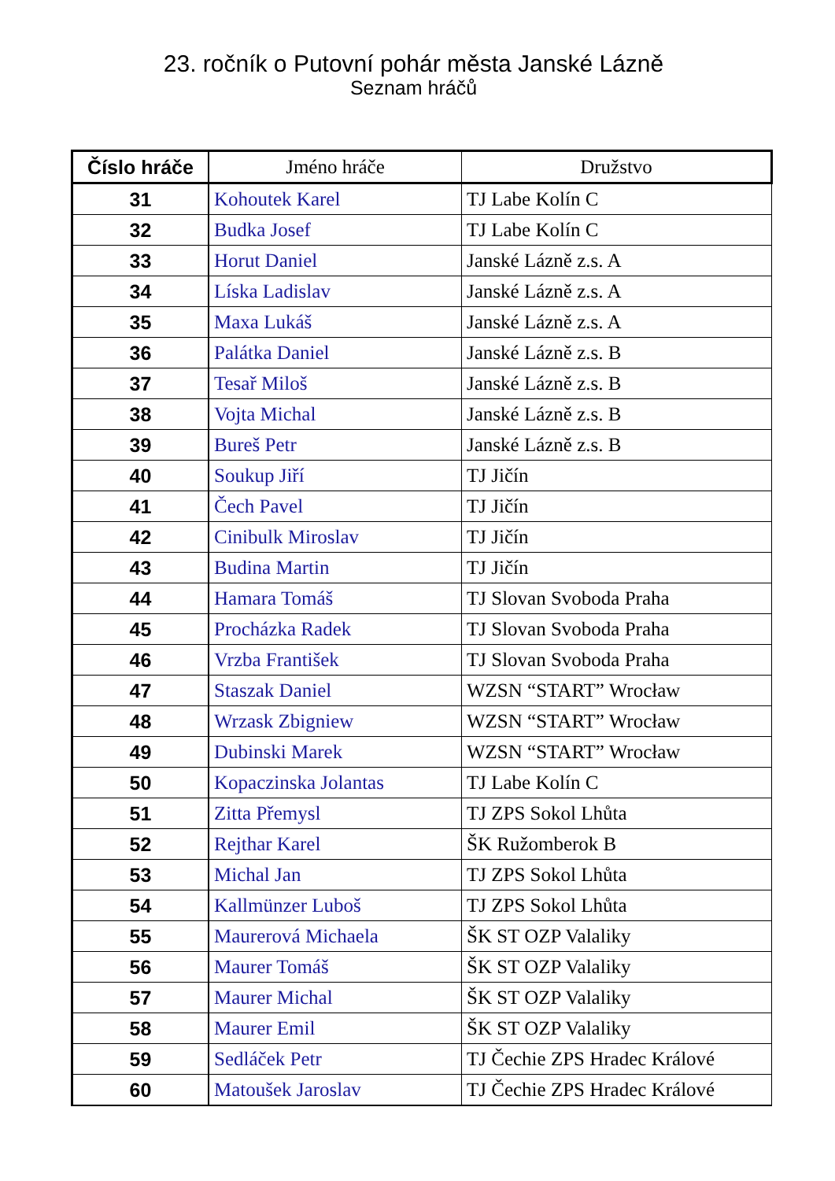23. ročník o Putovní pohár města Janské Lázně
Seznam hráčů
| Číslo hráče | Jméno hráče | Družstvo |
| --- | --- | --- |
| 31 | Kohoutek Karel | TJ Labe Kolín C |
| 32 | Budka Josef | TJ Labe Kolín C |
| 33 | Horut Daniel | Janské Lázně z.s. A |
| 34 | Líska Ladislav | Janské Lázně z.s. A |
| 35 | Maxa Lukáš | Janské Lázně z.s. A |
| 36 | Palátka Daniel | Janské Lázně z.s. B |
| 37 | Tesař Miloš | Janské Lázně z.s. B |
| 38 | Vojta Michal | Janské Lázně z.s. B |
| 39 | Bureš Petr | Janské Lázně z.s. B |
| 40 | Soukup Jiří | TJ Jičín |
| 41 | Čech Pavel | TJ Jičín |
| 42 | Cinibulk Miroslav | TJ Jičín |
| 43 | Budina Martin | TJ Jičín |
| 44 | Hamara Tomáš | TJ Slovan Svoboda Praha |
| 45 | Procházka Radek | TJ Slovan Svoboda Praha |
| 46 | Vrzba František | TJ Slovan Svoboda Praha |
| 47 | Staszak Daniel | WZSN “START” Wrocław |
| 48 | Wrzask Zbigniew | WZSN “START” Wrocław |
| 49 | Dubinski Marek | WZSN “START” Wrocław |
| 50 | Kopaczinska Jolantas | TJ Labe Kolín C |
| 51 | Zitta Přemysl | TJ ZPS Sokol Lhůta |
| 52 | Rejthar Karel | ŠK Ružomberok B |
| 53 | Michal Jan | TJ ZPS Sokol Lhůta |
| 54 | Kallmünzer Luboš | TJ ZPS Sokol Lhůta |
| 55 | Maurerová Michaela | ŠK ST OZP Valaliky |
| 56 | Maurer Tomáš | ŠK ST OZP Valaliky |
| 57 | Maurer Michal | ŠK ST OZP Valaliky |
| 58 | Maurer Emil | ŠK ST OZP Valaliky |
| 59 | Sedláček Petr | TJ Čechie ZPS Hradec Králové |
| 60 | Matoušek Jaroslav | TJ Čechie ZPS Hradec Králové |